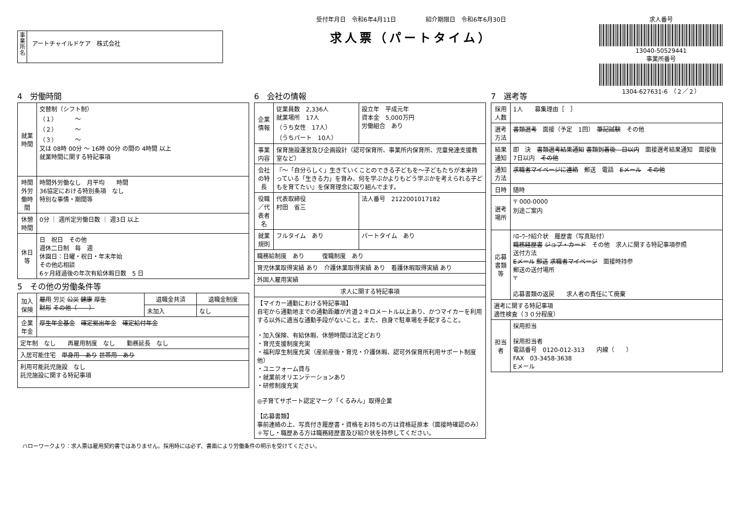事業所名
アートチャイルドケア　株式会社
受付年月日　令和6年4月11日　　　　　紹介期限日　令和6年6月30日
求人票（パートタイム）
求人番号
13040-50529441
事業所番号
1304-627631-6　（２／２）
4　労働時間
| 就業時間 | 交替制（シフト制） （１） ～ （２） ～ （３） ～ 又は 08時 00分 ～ 16時 00分 の間の 4時間 以上 就業時間に関する特記事項 |
| 時間外労働時間 | 時間外労働なし 月平均 時間 36協定における特別条項 なし 特別な事情・期間等 |
| 休憩時間 | 0分 ｜ 週所定労働日数 ｜ 週3日 以上 |
| 休日等 | 日 祝日 その他 週休二日制 毎 週 休園日：日曜・祝日・年末年始 その他応相談 6ヶ月経過後の年次有給休暇日数 5 日 |
5　その他の労働条件等
| 加入保険 | 雇用 労災 公災 健康 厚生 財形 その他（ ） | 退職金共済 | 退職金制度 |
| | | 未加入 | なし |
| 企業年金 | 厚生年金基金 確定拠出年金 確定給付年金 | | |
| 定年制 なし 再雇用制度 なし 勤務延長 なし | | | |
| 入居可能住宅 単身用 あり 世帯用 あり | | | |
| 利用可能託児施設 なし 託児施設に関する特記事項 | | | |
6　会社の情報
| 企業情報 | 従業員数 2,336人 就業場所 17人 （うち女性 17人） （うちパート 10人） | 設立年 平成元年 資本金 5,000万円 労働組合 あり |
| 事業内容 | 保育施設運営及び企画設計（認可保育所、事業所内保育所、児童発達支援教室など） | |
| 会社の特長 | 『～「自分らしく」生きていくことのできる子どもを～子どもたちが本来持っている「生きる力」を育み、何を学ぶかよりもどう学ぶかを考えられる子どもを育てたい』を保育理念に取り組んでます。 | |
| 役職／代表者名 | 代表取締役 村田 省三 | 法人番号 2122001017182 |
| 就業規則 | フルタイム あり | パートタイム あり |
| 職務給制度 あり 復職制度 あり | | |
| 育児休業取得実績 あり 介護休業取得実績 あり 看護休暇取得実績 あり | | |
| 外国人雇用実績 | | |
| 求人に関する特記事項 | | |
| 【マイカー通勤における特記事項】 自宅から通勤地までの通勤距離が片道２キロメートル以上あり、かつマイカーを利用する以外に適当な通勤手段がないこと。また、自身で駐車場を手配すること。 ・加入保険、有給休暇、休憩時間は法定どおり ・育児支援制度充実 ・福利厚生制度充実（産前産後・育児・介護休暇、認可外保育所利用サポート制度他） ・ユニフォーム貸与 ・就業前オリエンテーションあり ・研修制度充実 ◎子育てサポート認定マーク「くるみん」取得企業 【応募書類】 事前連絡の上、写真付き履歴書・資格をお持ちの方は資格証原本（面接時確認のみ）＋写し・職歴ある方は職務経歴書及び紹介状を持参してください。 | | |
7　選考等
| 採用人数 | 1人 募集理由［ ］ |
| 選考方法 | 書類選考 面接（予定 1回） 筆記試験 その他 |
| 結果通知 | 即 決 書類選考結果通知 書類到着後 日以内 面接選考結果通知 面接後 7日以内 その他 |
| 通知方法 | 求職者マイページに連絡 郵送 電話 Eメール その他 |
| 日時 | 随時 |
| 選考場所 | 〒 000-0000 別途ご案内 |
| 応募書類等 | ﾊﾛｰﾜｰｸ紹介状 履歴書（写真貼付） 職務経歴書 ジョブ・カード その他 求人に関する特記事項参照 送付方法 Eメール 郵送 求職者マイページ 面接時持参 郵送の送付場所 〒 応募書類の返戻 求人者の責任にて廃棄 |
| 選考に関する特記事項 適性検査（３０分程度） | |
| 担当者 | 採用担当 採用担当者 電話番号 0120-012-313 内線（ ） FAX 03-3458-3638 Eメール |
ハローワークより：求人票は雇用契約書ではありません。採用時には必ず、書面により労働条件の明示を受けてください。